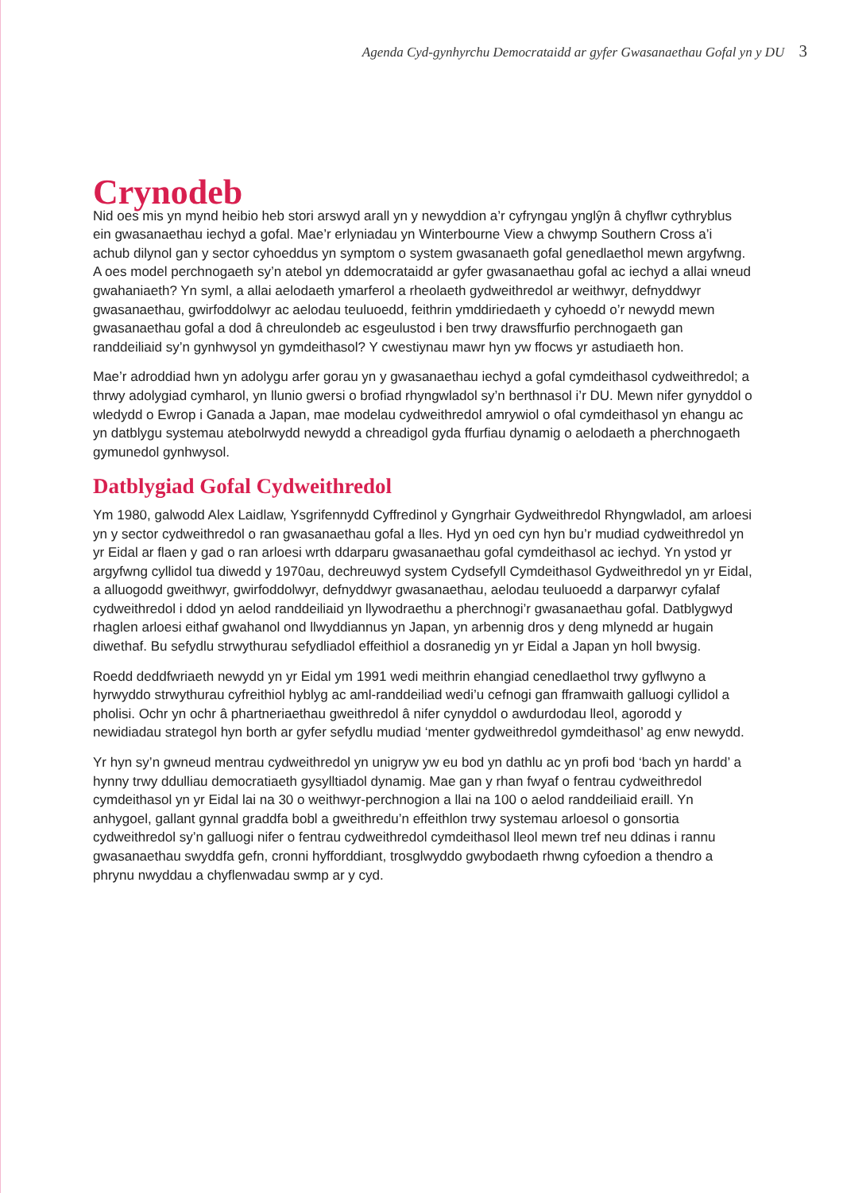Agenda Cyd-gynhyrchu Democrataidd ar gyfer Gwasanaethau Gofal yn y DU 3
Crynodeb
Nid oes mis yn mynd heibio heb stori arswyd arall yn y newyddion a’r cyfryngau ynglŷn â chyflwr cythryblus ein gwasanaethau iechyd a gofal. Mae’r erlyniadau yn Winterbourne View a chwymp Southern Cross a’i achub dilynol gan y sector cyhoeddus yn symptom o system gwasanaeth gofal genedlaethol mewn argyfwng. A oes model perchnogaeth sy’n atebol yn ddemocrataidd ar gyfer gwasanaethau gofal ac iechyd a allai wneud gwahaniaeth? Yn syml, a allai aelodaeth ymarferol a rheolaeth gydweithredol ar weithwyr, defnyddwyr gwasanaethau, gwirfoddolwyr ac aelodau teuluoedd, feithrin ymddiriedaeth y cyhoedd o’r newydd mewn gwasanaethau gofal a dod â chreulondeb ac esgeulustod i ben trwy drawsffurfio perchnogaeth gan randdeiliaid sy’n gynhwysol yn gymdeithasol? Y cwestiynau mawr hyn yw ffocws yr astudiaeth hon.
Mae’r adroddiad hwn yn adolygu arfer gorau yn y gwasanaethau iechyd a gofal cymdeithasol cydweithredol; a thrwy adolygiad cymharol, yn llunio gwersi o brofiad rhyngwladol sy’n berthnasol i’r DU. Mewn nifer gynyddol o wledydd o Ewrop i Ganada a Japan, mae modelau cydweithredol amrywiol o ofal cymdeithasol yn ehangu ac yn datblygu systemau atebolrwydd newydd a chreadigol gyda ffurfiau dynamig o aelodaeth a pherchnogaeth gymunedol gynhwysol.
Datblygiad Gofal Cydweithredol
Ym 1980, galwodd Alex Laidlaw, Ysgrifennydd Cyffredinol y Gyngrhair Gydweithredol Rhyngwladol, am arloesi yn y sector cydweithredol o ran gwasanaethau gofal a lles. Hyd yn oed cyn hyn bu’r mudiad cydweithredol yn yr Eidal ar flaen y gad o ran arloesi wrth ddarparu gwasanaethau gofal cymdeithasol ac iechyd. Yn ystod yr argyfwng cyllidol tua diwedd y 1970au, dechreuwyd system Cydsefyll Cymdeithasol Gydweithredol yn yr Eidal, a alluogodd gweithwyr, gwirfoddolwyr, defnyddwyr gwasanaethau, aelodau teuluoedd a darparwyr cyfalaf cydweithredol i ddod yn aelod randdeiliaid yn llywodraethu a pherchnogi’r gwasanaethau gofal. Datblygwyd rhaglen arloesi eithaf gwahanol ond llwyddiannus yn Japan, yn arbennig dros y deng mlynedd ar hugain diwethaf. Bu sefydlu strwythurau sefydliadol effeithiol a dosranedig yn yr Eidal a Japan yn holl bwysig.
Roedd deddfwriaeth newydd yn yr Eidal ym 1991 wedi meithrin ehangiad cenedlaethol trwy gyflwyno a hyrwyddo strwythurau cyfreithiol hyblyg ac aml-randdeiliad wedi’u cefnogi gan fframwaith galluogi cyllidol a pholisi. Ochr yn ochr â phartneriaethau gweithredol â nifer cynyddol o awdurdodau lleol, agorodd y newidiadau strategol hyn borth ar gyfer sefydlu mudiad ‘menter gydweithredol gymdeithasol’ ag enw newydd.
Yr hyn sy’n gwneud mentrau cydweithredol yn unigryw yw eu bod yn dathlu ac yn profi bod ‘bach yn hardd’ a hynny trwy ddulliau democratiaeth gysylltiadol dynamig. Mae gan y rhan fwyaf o fentrau cydweithredol cymdeithasol yn yr Eidal lai na 30 o weithwyr-perchnogion a llai na 100 o aelod randdeiliaid eraill. Yn anhygoel, gallant gynnal graddfa bobl a gweithredu’n effeithlon trwy systemau arloesol o gonsortia cydweithredol sy’n galluogi nifer o fentrau cydweithredol cymdeithasol lleol mewn tref neu ddinas i rannu gwasanaethau swyddfa gefn, cronni hyfforddiant, trosglwyddo gwybodaeth rhwng cyfoedion a thendro a phrynu nwyddau a chyflenwadau swmp ar y cyd.